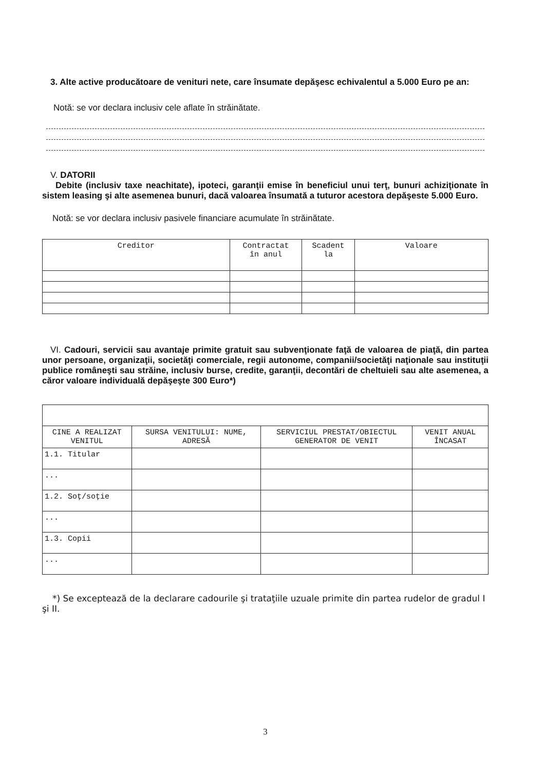3. Alte active producătoare de venituri nete, care însumate depăşesc echivalentul a 5.000 Euro pe an:
Notă: se vor declara inclusiv cele aflate în străinătate.
V. DATORII
Debite (inclusiv taxe neachitate), ipoteci, garanţii emise în beneficiul unui terţ, bunuri achiziţionate în sistem leasing şi alte asemenea bunuri, dacă valoarea însumată a tuturor acestora depăşeste 5.000 Euro.
Notă: se vor declara inclusiv pasivele financiare acumulate în străinătate.
| Creditor | Contractat în anul | Scadent la | Valoare |
| --- | --- | --- | --- |
VI. Cadouri, servicii sau avantaje primite gratuit sau subvenţionate faţă de valoarea de piaţă, din partea unor persoane, organizaţii, societăţi comerciale, regii autonome, companii/societăţi naţionale sau instituţii publice româneşti sau străine, inclusiv burse, credite, garanţii, decontări de cheltuieli sau alte asemenea, a căror valoare individuală depăşeşte 300 Euro*)
| CINE A REALIZAT VENITUL | SURSA VENITULUI: NUME, ADRESĂ | SERVICIUL PRESTAT/OBIECTUL GENERATOR DE VENIT | VENIT ANUAL ÎNCASAT |
| 1.1. Titular | | | |
| ... | | | |
| 1.2. Soţ/soţie | | | |
| ... | | | |
| 1.3. Copii | | | |
| ... | | | |
*) Se exceptează de la declarare cadourile şi trataţiile uzuale primite din partea rudelor de gradul I şi II.
3